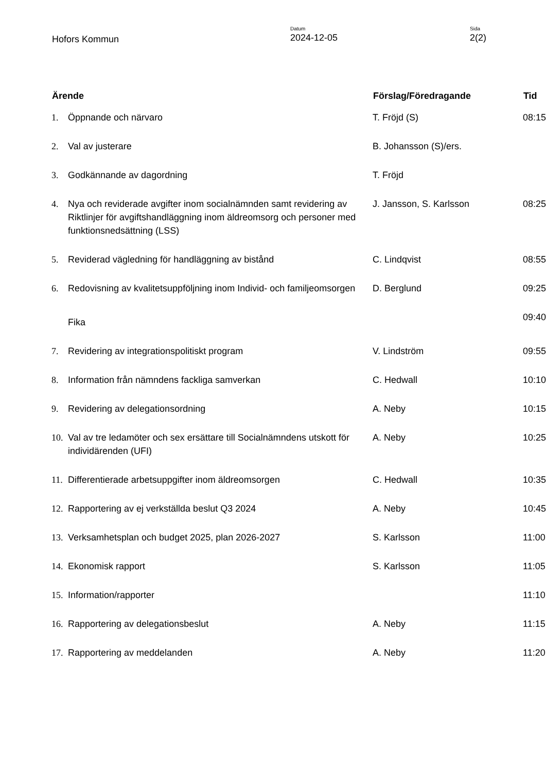Hofors Kommun
Datum
2024-12-05
Sida
2(2)
| Ärende | | Förslag/Föredragande | Tid |
| --- | --- | --- | --- |
| 1. | Öppnande och närvaro | T. Fröjd (S) | 08:15 |
| 2. | Val av justerare | B. Johansson (S)/ers. | |
| 3. | Godkännande av dagordning | T. Fröjd | |
| 4. | Nya och reviderade avgifter inom socialnämnden samt revidering av Riktlinjer för avgiftshandläggning inom äldreomsorg och personer med funktionsnedsättning (LSS) | J. Jansson, S. Karlsson | 08:25 |
| 5. | Reviderad vägledning för handläggning av bistånd | C. Lindqvist | 08:55 |
| 6. | Redovisning av kvalitetsuppföljning inom Individ- och familjeomsorgen | D. Berglund | 09:25 |
| | Fika | | 09:40 |
| 7. | Revidering av integrationspolitiskt program | V. Lindström | 09:55 |
| 8. | Information från nämndens fackliga samverkan | C. Hedwall | 10:10 |
| 9. | Revidering av delegationsordning | A. Neby | 10:15 |
| 10. | Val av tre ledamöter och sex ersättare till Socialnämndens utskott för individärenden (UFI) | A. Neby | 10:25 |
| 11. | Differentierade arbetsuppgifter inom äldreomsorgen | C. Hedwall | 10:35 |
| 12. | Rapportering av ej verkställda beslut Q3 2024 | A. Neby | 10:45 |
| 13. | Verksamhetsplan och budget 2025, plan 2026-2027 | S. Karlsson | 11:00 |
| 14. | Ekonomisk rapport | S. Karlsson | 11:05 |
| 15. | Information/rapporter | | 11:10 |
| 16. | Rapportering av delegationsbeslut | A. Neby | 11:15 |
| 17. | Rapportering av meddelanden | A. Neby | 11:20 |